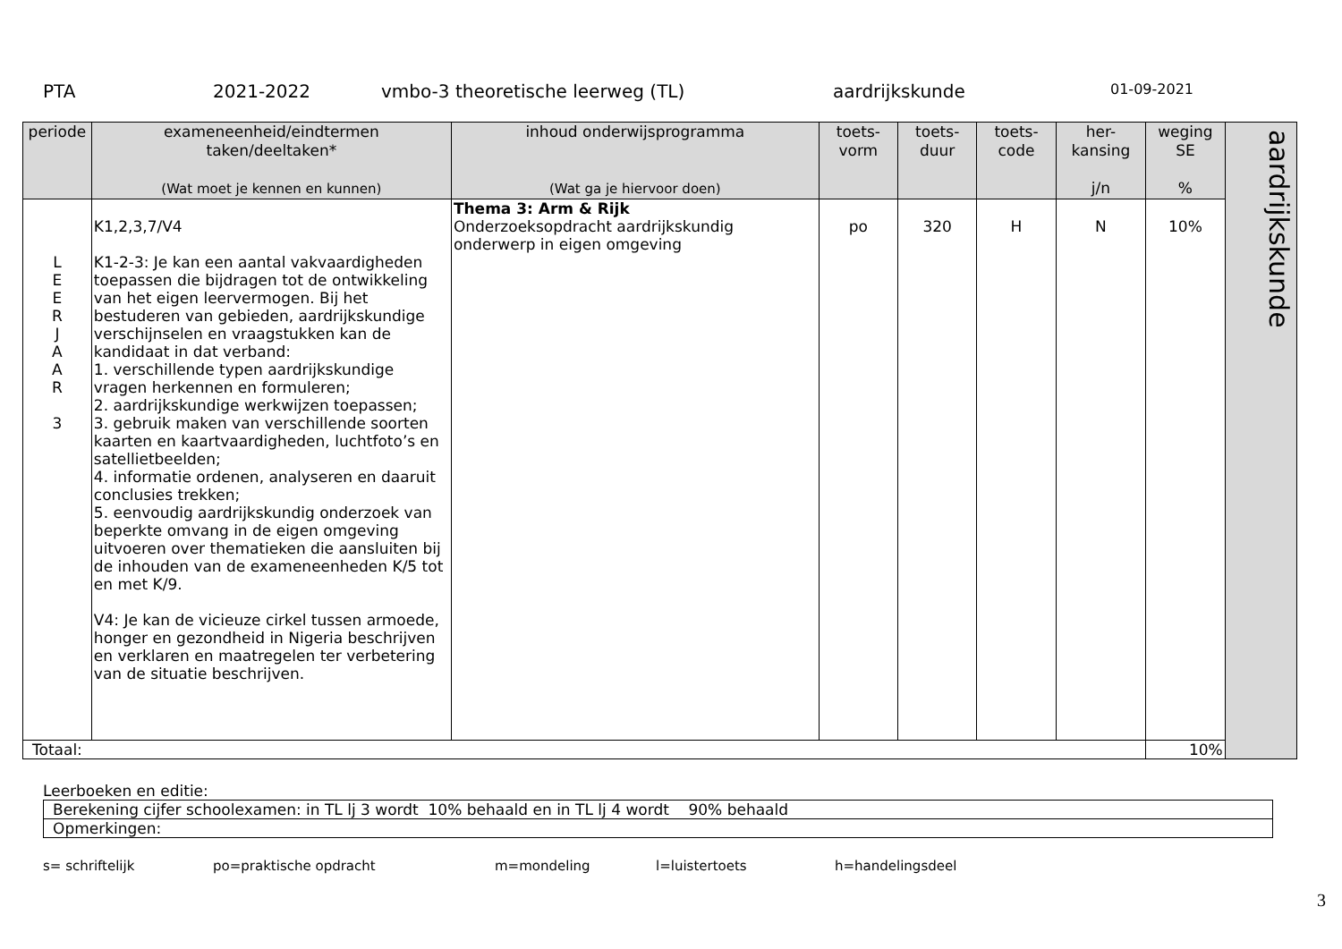PTA 2021-2022 vmbo-3 theoretische leerweg (TL) aardrijkskunde 01-09-2021
| periode | exameneenheid/eindtermen taken/deeltaken* (Wat moet je kennen en kunnen) | inhoud onderwijsprogramma (Wat ga je hiervoor doen) | toets- vorm | toets- duur | toets- code | her- kansing j/n | weging SE % | aardrijkskunde |
| L E E R J A A R 3 | K1,2,3,7/V4 K1-2-3: Je kan een aantal vakvaardigheden toepassen die bijdragen tot de ontwikkeling van het eigen leervermogen. Bij het bestuderen van gebieden, aardrijkskundige verschijnselen en vraagstukken kan de kandidaat in dat verband: 1. verschillende typen aardrijkskundige vragen herkennen en formuleren; 2. aardrijkskundige werkwijzen toepassen; 3. gebruik maken van verschillende soorten kaarten en kaartvaardigheden, luchtfoto’s en satellietbeelden; 4. informatie ordenen, analyseren en daaruit conclusies trekken; 5. eenvoudig aardrijkskundig onderzoek van beperkte omvang in de eigen omgeving uitvoeren over thematieken die aansluiten bij de inhouden van de exameneenheden K/5 tot en met K/9. V4: Je kan de vicieuze cirkel tussen armoede, honger en gezondheid in Nigeria beschrijven en verklaren en maatregelen ter verbetering van de situatie beschrijven. | Thema 3: Arm & Rijk Onderzoeksopdracht aardrijkskundig onderwerp in eigen omgeving | po | 320 | H | N | 10% | |
| Totaal: | | | | | | | 10% | |
Leerboeken en editie:
| Berekening cijfer schoolexamen: in TL lj 3 wordt 10% behaald en in TL lj 4 wordt 90% behaald |
| Opmerkingen: |
s= schriftelijk po=praktische opdracht m=mondeling l=luistertoets h=handelingsdeel
3